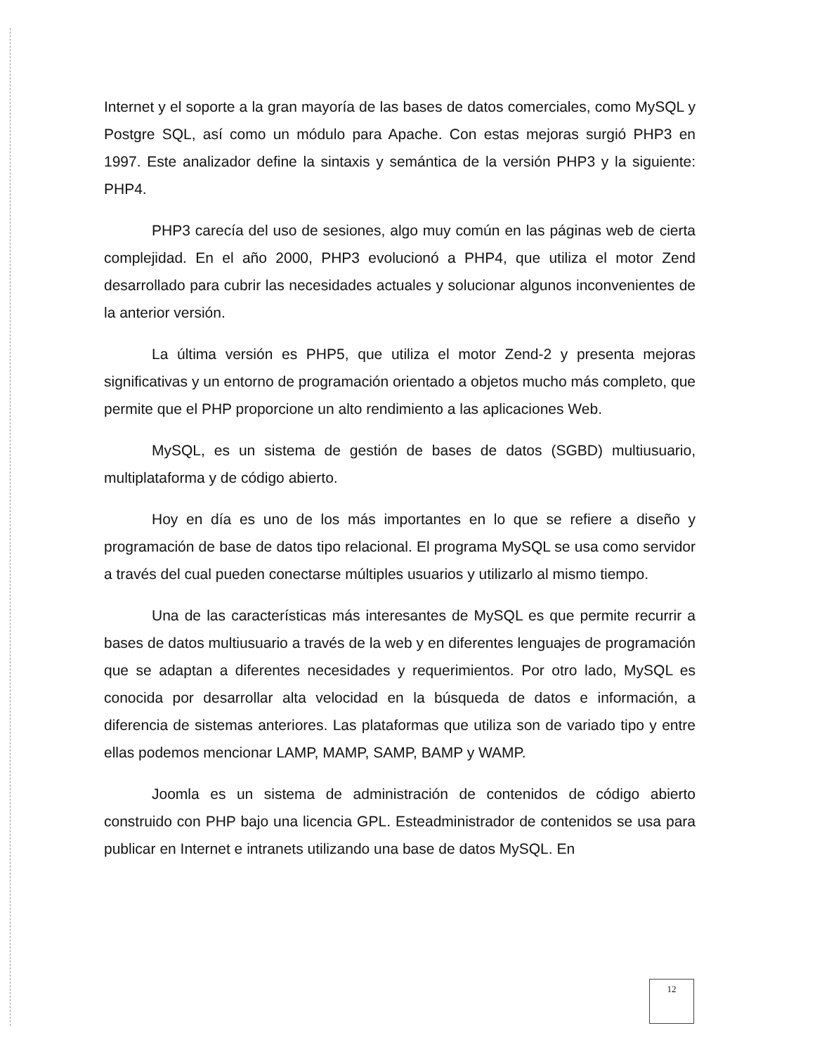Internet y el soporte a la gran mayoría de las bases de datos comerciales, como MySQL y Postgre SQL, así como un módulo para Apache. Con estas mejoras surgió PHP3 en 1997. Este analizador define la sintaxis y semántica de la versión PHP3 y la siguiente: PHP4.
PHP3 carecía del uso de sesiones, algo muy común en las páginas web de cierta complejidad. En el año 2000, PHP3 evolucionó a PHP4, que utiliza el motor Zend desarrollado para cubrir las necesidades actuales y solucionar algunos inconvenientes de la anterior versión.
La última versión es PHP5, que utiliza el motor Zend-2 y presenta mejoras significativas y un entorno de programación orientado a objetos mucho más completo, que permite que el PHP proporcione un alto rendimiento a las aplicaciones Web.
MySQL, es un sistema de gestión de bases de datos (SGBD) multiusuario, multiplataforma y de código abierto.
Hoy en día es uno de los más importantes en lo que se refiere a diseño y programación de base de datos tipo relacional. El programa MySQL se usa como servidor a través del cual pueden conectarse múltiples usuarios y utilizarlo al mismo tiempo.
Una de las características más interesantes de MySQL es que permite recurrir a bases de datos multiusuario a través de la web y en diferentes lenguajes de programación que se adaptan a diferentes necesidades y requerimientos. Por otro lado, MySQL es conocida por desarrollar alta velocidad en la búsqueda de datos e información, a diferencia de sistemas anteriores. Las plataformas que utiliza son de variado tipo y entre ellas podemos mencionar LAMP, MAMP, SAMP, BAMP y WAMP.
Joomla es un sistema de administración de contenidos de código abierto construido con PHP bajo una licencia GPL. Esteadministrador de contenidos se usa para publicar en Internet e intranets utilizando una base de datos MySQL. En
12